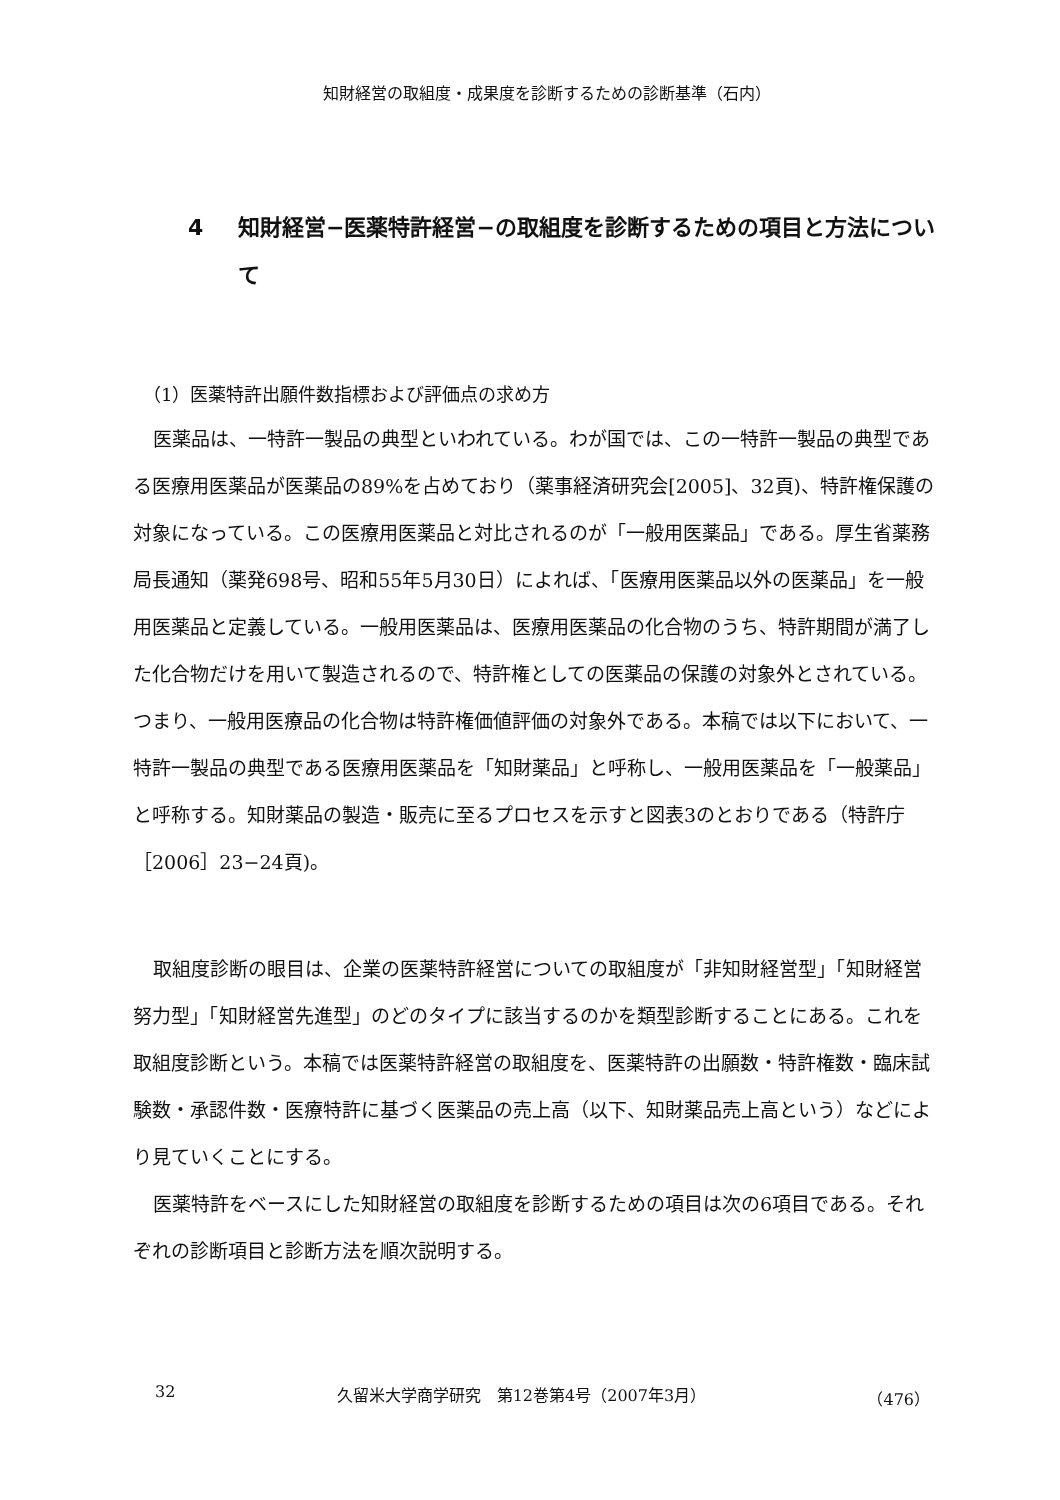知財経営の取組度・成果度を診断するための診断基準（石内）
4 知財経営−医薬特許経営−の取組度を診断するための項目と方法について
（1）医薬特許出願件数指標および評価点の求め方
医薬品は、一特許一製品の典型といわれている。わが国では、この一特許一製品の典型である医療用医薬品が医薬品の89%を占めており（薬事経済研究会[2005]、32頁)、特許権保護の対象になっている。この医療用医薬品と対比されるのが「一般用医薬品」である。厚生省薬務局長通知（薬発698号、昭和55年5月30日）によれば、「医療用医薬品以外の医薬品」を一般用医薬品と定義している。一般用医薬品は、医療用医薬品の化合物のうち、特許期間が満了した化合物だけを用いて製造されるので、特許権としての医薬品の保護の対象外とされている。つまり、一般用医療品の化合物は特許権価値評価の対象外である。本稿では以下において、一特許一製品の典型である医療用医薬品を「知財薬品」と呼称し、一般用医薬品を「一般薬品」と呼称する。知財薬品の製造・販売に至るプロセスを示すと図表3のとおりである（特許庁［2006］23−24頁)。
取組度診断の眼目は、企業の医薬特許経営についての取組度が「非知財経営型」「知財経営努力型」「知財経営先進型」のどのタイプに該当するのかを類型診断することにある。これを取組度診断という。本稿では医薬特許経営の取組度を、医薬特許の出願数・特許権数・臨床試験数・承認件数・医療特許に基づく医薬品の売上高（以下、知財薬品売上高という）などにより見ていくことにする。
医薬特許をベースにした知財経営の取組度を診断するための項目は次の6項目である。それぞれの診断項目と診断方法を順次説明する。
32 久留米大学商学研究　第12巻第4号（2007年3月） （476）